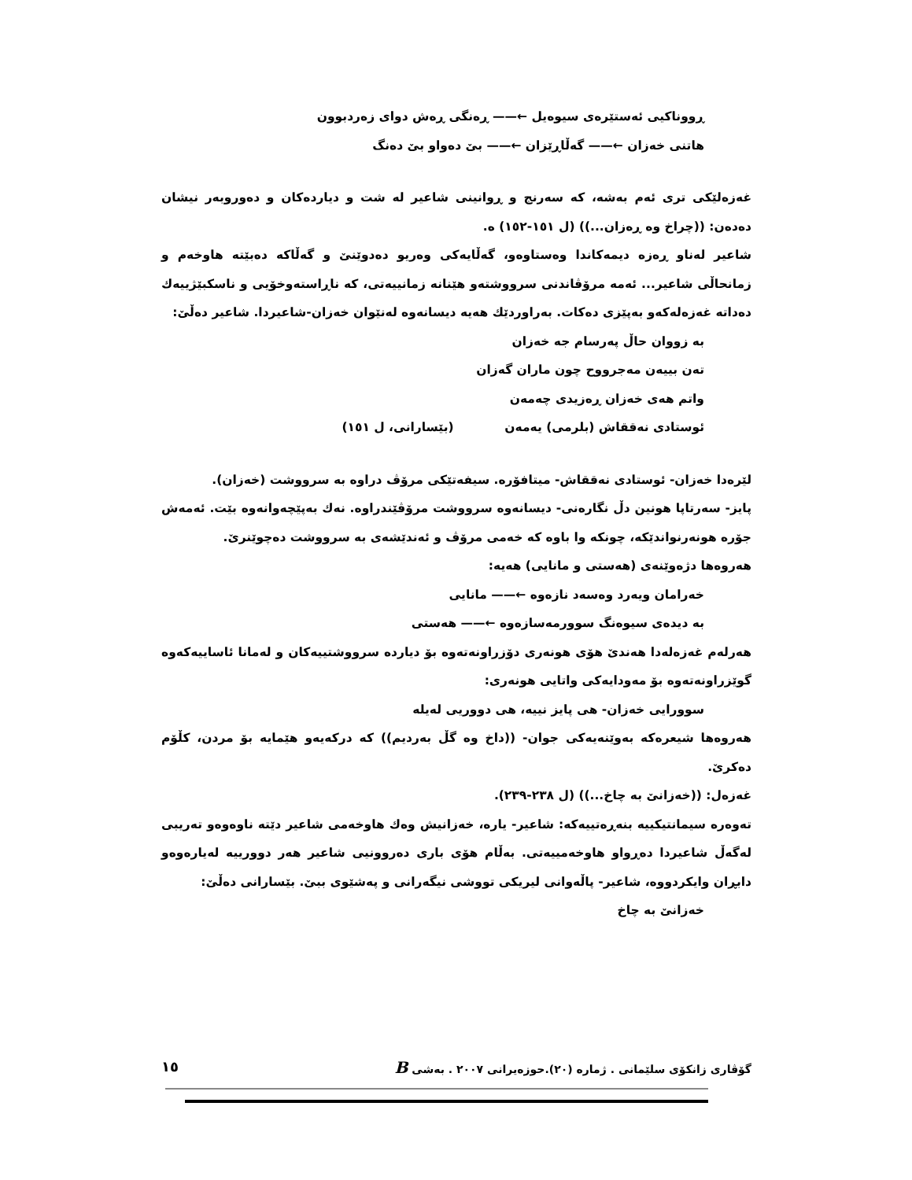ڕووناكیی ئەستێرەی سیوەیل ←—— ڕەنگی ڕەش دوای زەردبوون
هاتنی خەزان ←—— گەڵاڕێزان ←—— بێ دەواو بێ دەنگ
غەزەلێكی تری ئەم بەشە، كە سەرنج و ڕوانینی شاعیر لە شت و دیاردەكان و دەوروبەر نیشان دەدەن: ((چراخ وە ڕەزان...)) (ل ١٥١-١٥٢) ە.
شاعیر لەناو ڕەزە دیمەكاندا وەستاوەو، گەڵایەكی وەریو دەدوێنێ و گەڵاكە دەبێتە هاوخەم و زمانحاڵی شاعیر... ئەمە مرۆڤاندنی سرووشتەو هێنانە زمانییەتی، كە ناڕاستەوخۆیی و ناسكبێژییەك دەداتە غەزەلەكەو بەپێزی دەكات. بەراوردێك هەیە دیسانەوە لەنێوان خەزان-شاعیردا. شاعیر دەڵێ:
بە زووان حاڵ پەرسام جە خەزان
تەن بییەن مەجرووح چون ماران گەزان
واتم هەی خەزان ڕەزیدی چەمەن
ئوستادی نەققاش (بلرمی) یەمەن (بێسارانی، ل ١٥١)
لێرەدا خەزان- ئوستادی نەققاش- میتافۆرە. سیفەتێكی مرۆڤ دراوە بە سرووشت (خەزان).
پایز- سەرتاپا هونین دڵ نگارەنی- دیسانەوە سرووشت مرۆڤێندراوە. نەك بەپێچەوانەوە بێت. ئەمەش جۆرە هونەرنواندێكە، چونكە وا باوە كە خەمی مرۆڤ و ئەندێشەی بە سرووشت دەچوێنرێ.
هەروەها دژەوێنەی (هەستی و مانایی) هەیە:
خەرامان ویەرد وەسەد نازەوە ←—— مانایی
بە دیدەی سیوەنگ سوورمەسازەوە ←—— هەستی
هەرلەم غەزەلەدا هەندێ هۆی هونەری دۆزراونەتەوە بۆ دیاردە سرووشتییەكان و لەمانا ئاساییەكەوە گوێزراونەتەوە بۆ مەودایەكی واتایی هونەری:
سوورایی خەزان- هی پایز نییە، هی دووریی لەیلە
هەروەها شیعرەكە بەوێنەیەكی جوان- ((داخ وە گڵ بەردیم)) كە دركەیەو هێمایە بۆ مردن، كڵۆم دەكرێ.
غەزەل: ((خەزانێ بە چاخ...)) (ل ٢٣٨-٢٣٩).
تەوەرە سیمانتیكییە بنەڕەتییەكە: شاعیر- یارە، خەزانیش وەك هاوخەمی شاعیر دێتە ناوەوەو تەریبی لەگەڵ شاعیردا دەڕواو هاوخەمییەتی. بەڵام هۆی باری دەروونیی شاعیر هەر دوورییە لەیارەوەو دابڕان وایكردووە، شاعیر- پاڵەوانی لیریكی تووشی نیگەرانی و پەشێوی ببێ. بێسارانی دەڵێ:
خەزانێ بە چاخ
گۆڤاری زانكۆی سلێمانی . ژمارە (٢٠).حوزەیرانی ٢٠٠٧ . بەشی B ١٥